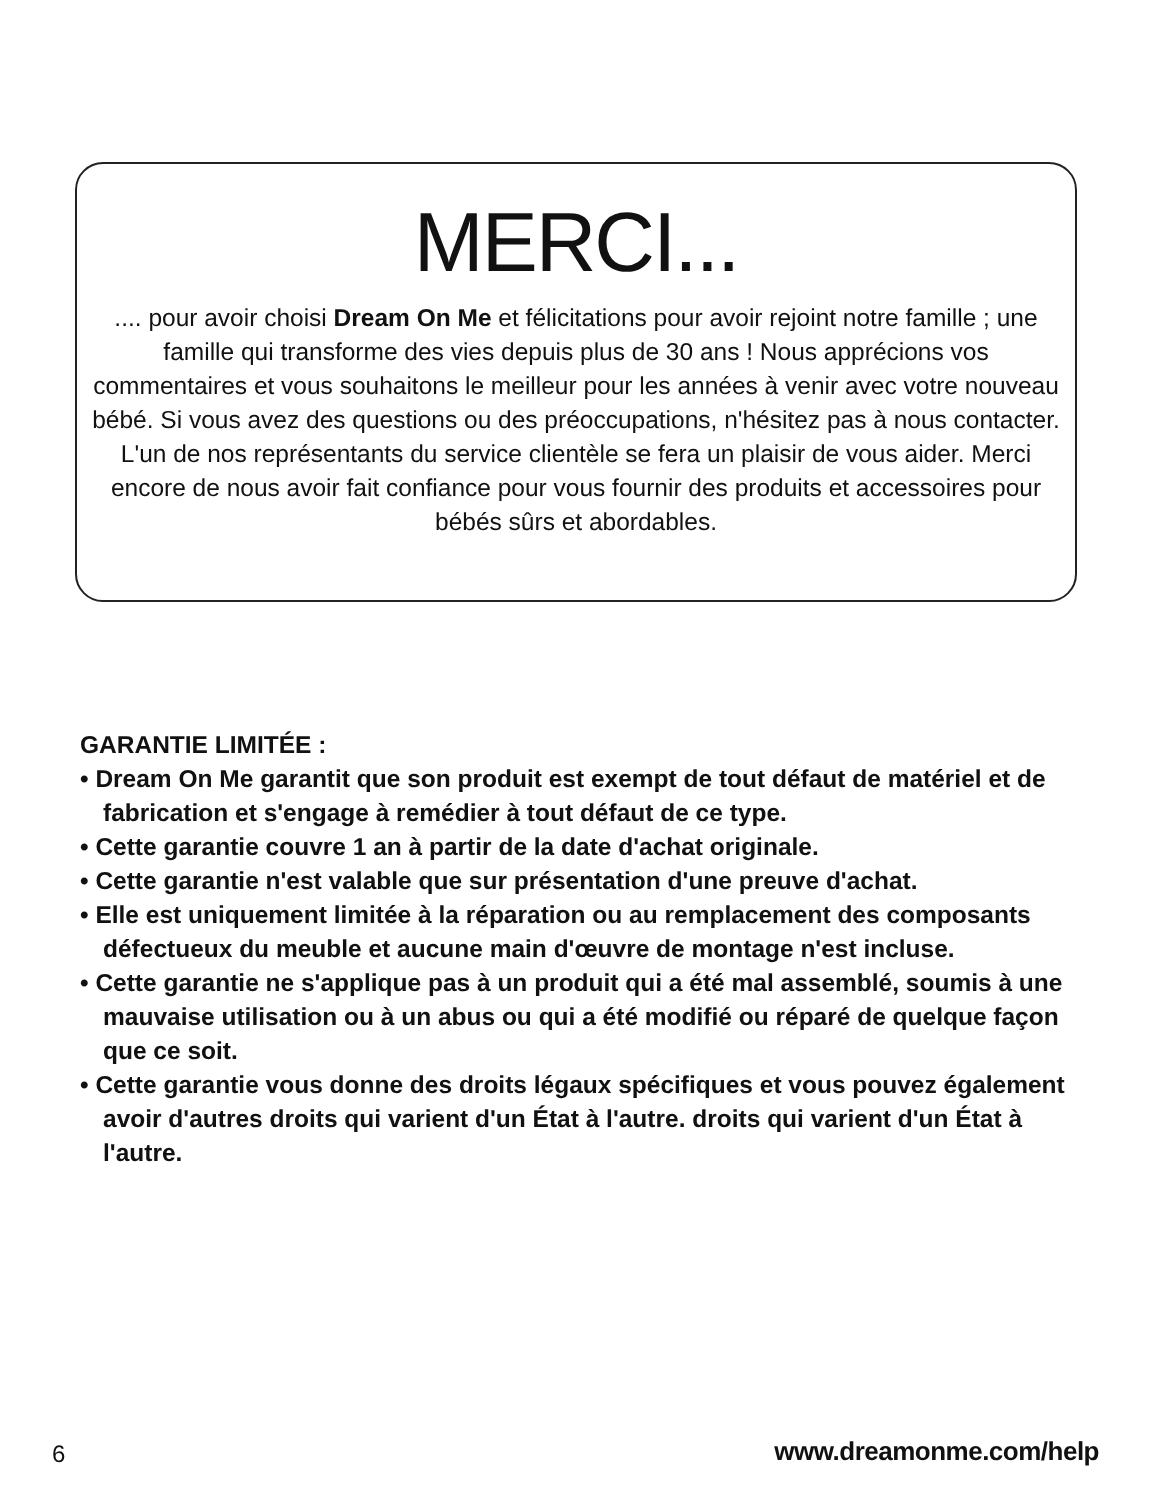MERCI...
.... pour avoir choisi Dream On Me et félicitations pour avoir rejoint notre famille ; une famille qui transforme des vies depuis plus de 30 ans ! Nous apprécions vos commentaires et vous souhaitons le meilleur pour les années à venir avec votre nouveau bébé. Si vous avez des questions ou des préoccupations, n'hésitez pas à nous contacter. L'un de nos représentants du service clientèle se fera un plaisir de vous aider. Merci encore de nous avoir fait confiance pour vous fournir des produits et accessoires pour bébés sûrs et abordables.
GARANTIE LIMITÉE :
• Dream On Me garantit que son produit est exempt de tout défaut de matériel et de fabrication et s'engage à remédier à tout défaut de ce type.
• Cette garantie couvre 1 an à partir de la date d'achat originale.
• Cette garantie n'est valable que sur présentation d'une preuve d'achat.
• Elle est uniquement limitée à la réparation ou au remplacement des composants défectueux du meuble et aucune main d'œuvre de montage n'est incluse.
• Cette garantie ne s'applique pas à un produit qui a été mal assemblé, soumis à une mauvaise utilisation ou à un abus ou qui a été modifié ou réparé de quelque façon que ce soit.
• Cette garantie vous donne des droits légaux spécifiques et vous pouvez également avoir d'autres droits qui varient d'un État à l'autre. droits qui varient d'un État à l'autre.
6 www.dreamonme.com/help